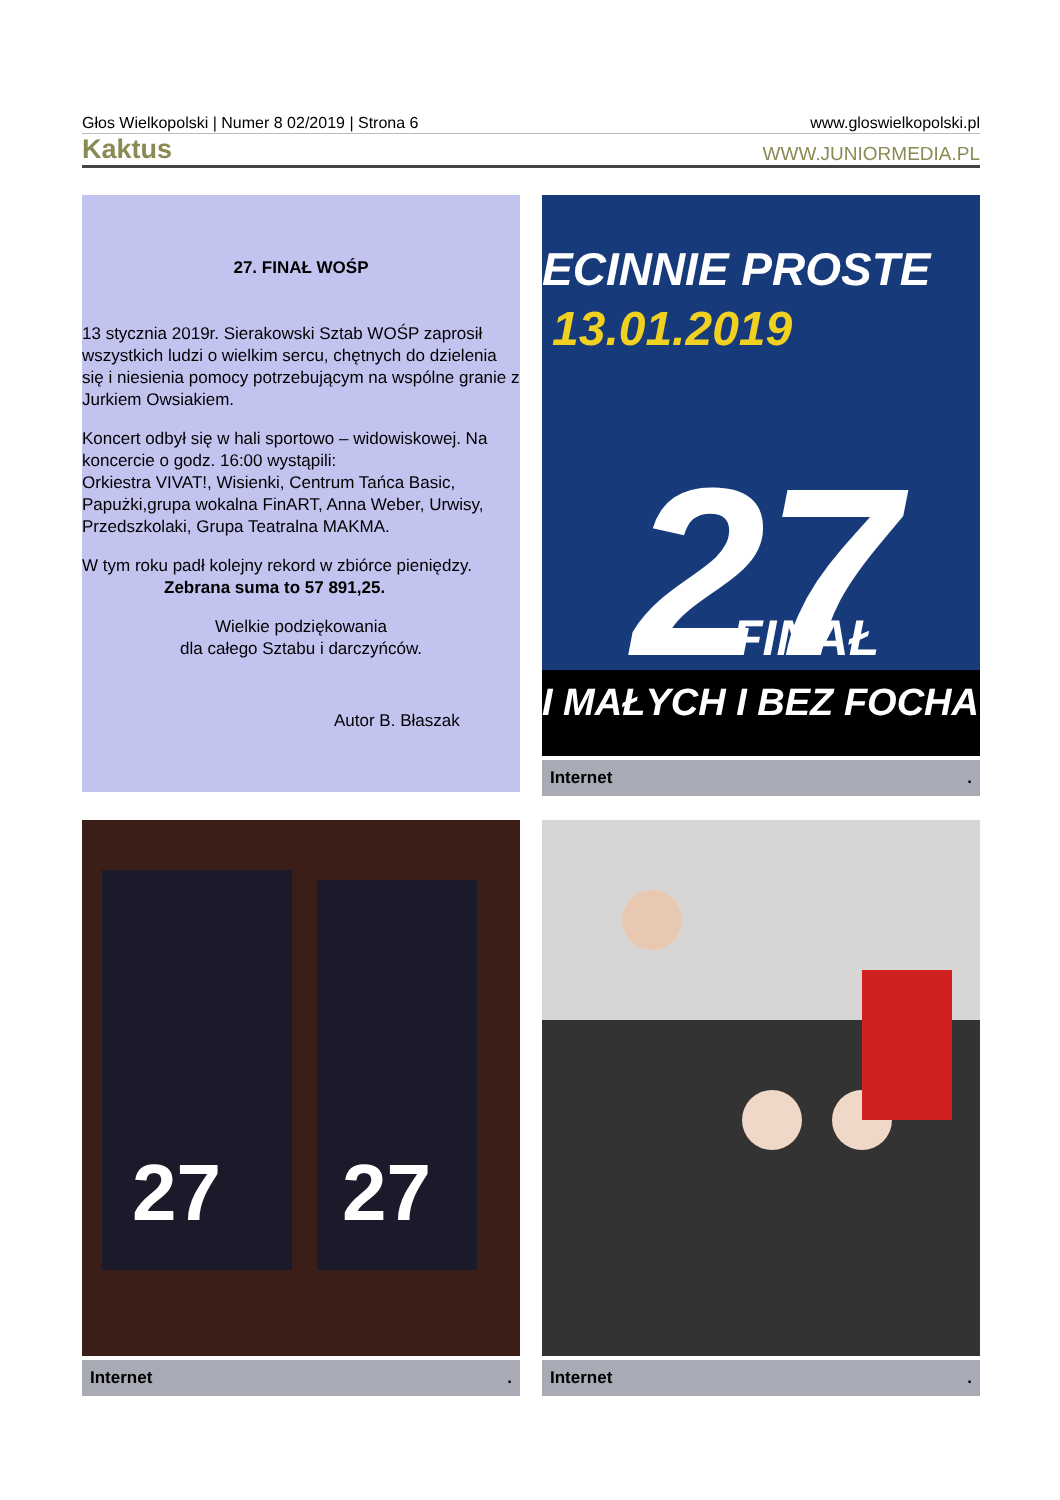Głos Wielkopolski | Numer 8 02/2019 | Strona 6 www.gloswielkopolski.pl
Kaktus WWW.JUNIORMEDIA.PL
27. FINAŁ WOŚP
13 stycznia 2019r. Sierakowski Sztab WOŚP zaprosił wszystkich ludzi o wielkim sercu, chętnych do dzielenia się i niesienia pomocy potrzebującym na wspólne granie z Jurkiem Owsiakiem.
Koncert odbył się w hali sportowo – widowiskowej. Na koncercie o godz. 16:00 wystąpili:
Orkiestra VIVAT!, Wisienki, Centrum Tańca Basic, Papużki,grupa wokalna FinART, Anna Weber, Urwisy, Przedszkolaki, Grupa Teatralna MAKMA.
W tym roku padł kolejny rekord w zbiórce pieniędzy.
Zebrana suma to 57 891,25.
Wielkie podziękowania
dla całego Sztabu i darczyńców.
Autor B. Błaszak
ECINNIE PROSTE
13.01.2019
27
FINAŁ
I MAŁYCH I BEZ FOCHA
Internet.
27
27
Internet.
Internet.